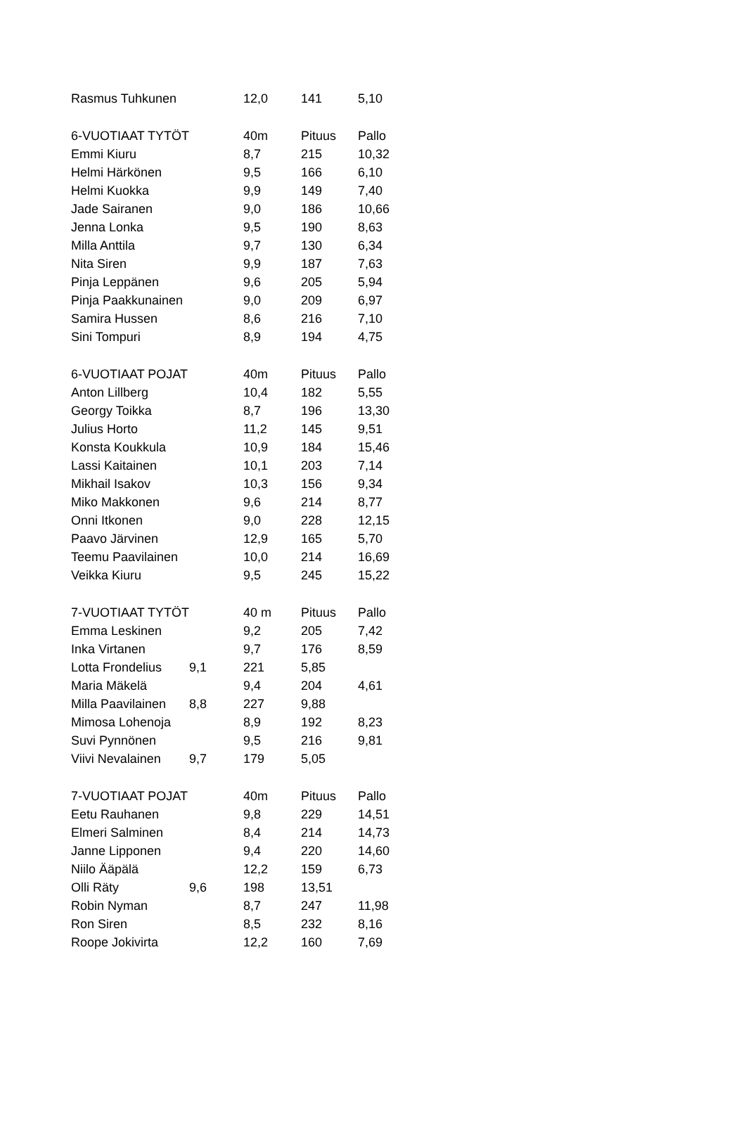| Rasmus Tuhkunen | 12,0 | 141 | 5,10 |
| 6-VUOTIAAT TYTÖT | 40m | Pituus | Pallo |
| Emmi Kiuru | 8,7 | 215 | 10,32 |
| Helmi Härkönen | 9,5 | 166 | 6,10 |
| Helmi Kuokka | 9,9 | 149 | 7,40 |
| Jade Sairanen | 9,0 | 186 | 10,66 |
| Jenna Lonka | 9,5 | 190 | 8,63 |
| Milla Anttila | 9,7 | 130 | 6,34 |
| Nita Siren | 9,9 | 187 | 7,63 |
| Pinja Leppänen | 9,6 | 205 | 5,94 |
| Pinja Paakkunainen | 9,0 | 209 | 6,97 |
| Samira Hussen | 8,6 | 216 | 7,10 |
| Sini Tompuri | 8,9 | 194 | 4,75 |
| 6-VUOTIAAT POJAT | 40m | Pituus | Pallo |
| Anton Lillberg | 10,4 | 182 | 5,55 |
| Georgy Toikka | 8,7 | 196 | 13,30 |
| Julius Horto | 11,2 | 145 | 9,51 |
| Konsta Koukkula | 10,9 | 184 | 15,46 |
| Lassi Kaitainen | 10,1 | 203 | 7,14 |
| Mikhail Isakov | 10,3 | 156 | 9,34 |
| Miko Makkonen | 9,6 | 214 | 8,77 |
| Onni Itkonen | 9,0 | 228 | 12,15 |
| Paavo Järvinen | 12,9 | 165 | 5,70 |
| Teemu Paavilainen | 10,0 | 214 | 16,69 |
| Veikka Kiuru | 9,5 | 245 | 15,22 |
| 7-VUOTIAAT TYTÖT | 40 m | Pituus | Pallo |
| Emma Leskinen | 9,2 | 205 | 7,42 |
| Inka Virtanen | 9,7 | 176 | 8,59 |
| Lotta Frondelius 9,1 | 221 | 5,85 | |
| Maria Mäkelä | 9,4 | 204 | 4,61 |
| Milla Paavilainen 8,8 | 227 | 9,88 | |
| Mimosa Lohenoja | 8,9 | 192 | 8,23 |
| Suvi Pynnönen | 9,5 | 216 | 9,81 |
| Viivi Nevalainen 9,7 | 179 | 5,05 | |
| 7-VUOTIAAT POJAT | 40m | Pituus | Pallo |
| Eetu Rauhanen | 9,8 | 229 | 14,51 |
| Elmeri Salminen | 8,4 | 214 | 14,73 |
| Janne Lipponen | 9,4 | 220 | 14,60 |
| Niilo Ääpälä | 12,2 | 159 | 6,73 |
| Olli Räty 9,6 | 198 | 13,51 | |
| Robin Nyman | 8,7 | 247 | 11,98 |
| Ron Siren | 8,5 | 232 | 8,16 |
| Roope Jokivirta | 12,2 | 160 | 7,69 |